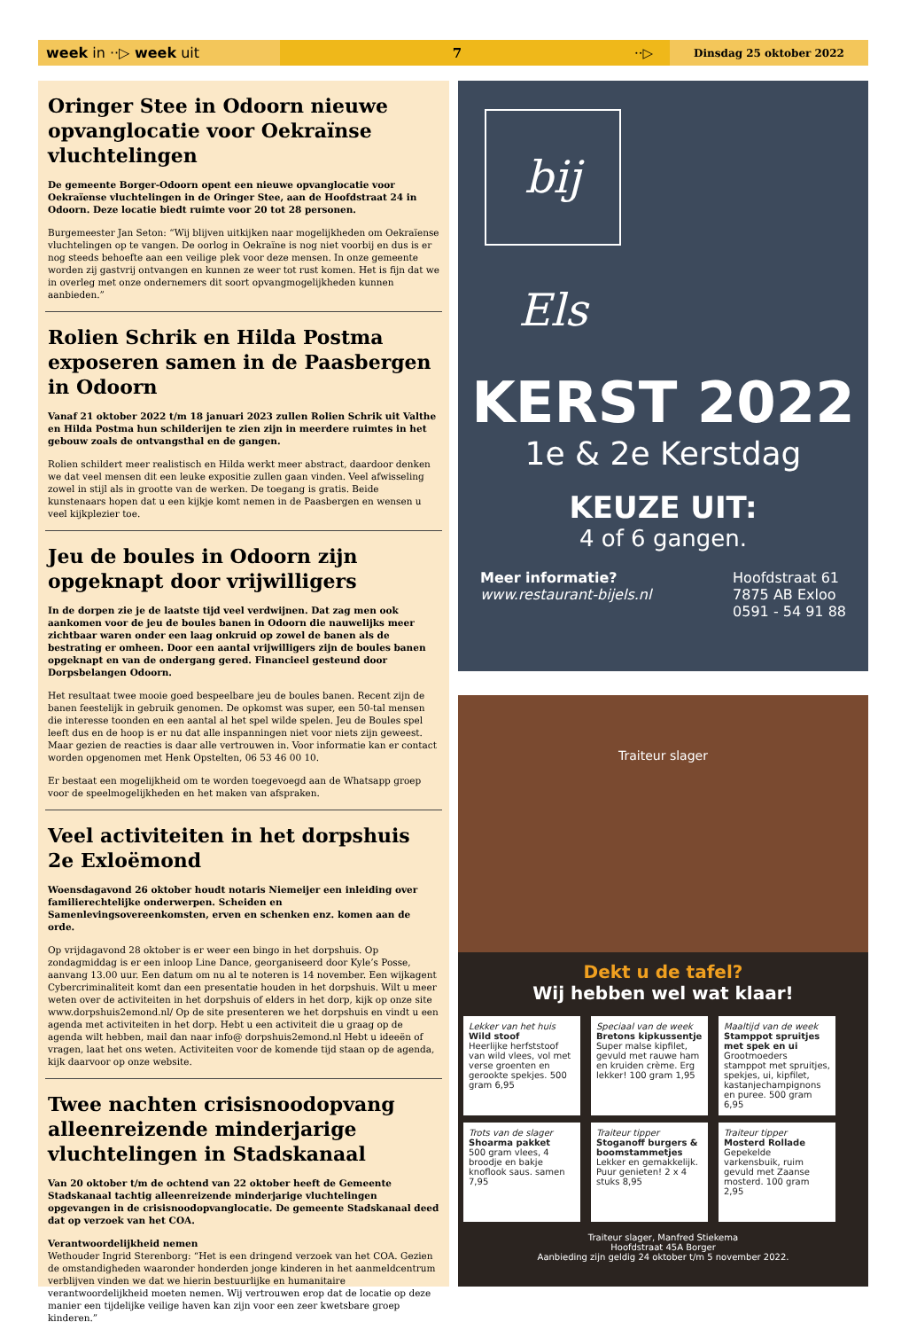week in ··▷ week uit
7 ··▷
Dinsdag 25 oktober 2022
Oringer Stee in Odoorn nieuwe opvanglocatie voor Oekraïnse vluchtelingen
De gemeente Borger-Odoorn opent een nieuwe opvanglocatie voor Oekraïense vluchtelingen in de Oringer Stee, aan de Hoofdstraat 24 in Odoorn. Deze locatie biedt ruimte voor 20 tot 28 personen.
Burgemeester Jan Seton: “Wij blijven uitkijken naar mogelijkheden om Oekraïense vluchtelingen op te vangen. De oorlog in Oekraïne is nog niet voorbij en dus is er nog steeds behoefte aan een veilige plek voor deze mensen. In onze gemeente worden zij gastvrij ontvangen en kunnen ze weer tot rust komen. Het is fijn dat we in overleg met onze ondernemers dit soort opvangmogelijkheden kunnen aanbieden.”
Rolien Schrik en Hilda Postma exposeren samen in de Paasbergen in Odoorn
Vanaf 21 oktober 2022 t/m 18 januari 2023 zullen Rolien Schrik uit Valthe en Hilda Postma hun schilderijen te zien zijn in meerdere ruimtes in het gebouw zoals de ontvangsthal en de gangen.
Rolien schildert meer realistisch en Hilda werkt meer abstract, daardoor denken we dat veel mensen dit een leuke expositie zullen gaan vinden. Veel afwisseling zowel in stijl als in grootte van de werken. De toegang is gratis. Beide kunstenaars hopen dat u een kijkje komt nemen in de Paasbergen en wensen u veel kijkplezier toe.
Jeu de boules in Odoorn zijn opgeknapt door vrijwilligers
In de dorpen zie je de laatste tijd veel verdwijnen. Dat zag men ook aankomen voor de jeu de boules banen in Odoorn die nauwelijks meer zichtbaar waren onder een laag onkruid op zowel de banen als de bestrating er omheen. Door een aantal vrijwilligers zijn de boules banen opgeknapt en van de ondergang gered. Financieel gesteund door Dorpsbelangen Odoorn.
Het resultaat twee mooie goed bespeelbare jeu de boules banen. Recent zijn de banen feestelijk in gebruik genomen. De opkomst was super, een 50-tal mensen die interesse toonden en een aantal al het spel wilde spelen. Jeu de Boules spel leeft dus en de hoop is er nu dat alle inspanningen niet voor niets zijn geweest. Maar gezien de reacties is daar alle vertrouwen in. Voor informatie kan er contact worden opgenomen met Henk Opstelten, 06 53 46 00 10.
Er bestaat een mogelijkheid om te worden toegevoegd aan de Whatsapp groep voor de speelmogelijkheden en het maken van afspraken.
Veel activiteiten in het dorpshuis 2e Exloëmond
Woensdagavond 26 oktober houdt notaris Niemeijer een inleiding over familierechtelijke onderwerpen. Scheiden en Samenlevingsovereenkomsten, erven en schenken enz. komen aan de orde.
Op vrijdagavond 28 oktober is er weer een bingo in het dorpshuis. Op zondagmiddag is er een inloop Line Dance, georganiseerd door Kyle’s Posse, aanvang 13.00 uur. Een datum om nu al te noteren is 14 november. Een wijkagent Cybercriminaliteit komt dan een presentatie houden in het dorpshuis. Wilt u meer weten over de activiteiten in het dorpshuis of elders in het dorp, kijk op onze site www.dorpshuis2emond.nl/ Op de site presenteren we het dorpshuis en vindt u een agenda met activiteiten in het dorp. Hebt u een activiteit die u graag op de agenda wilt hebben, mail dan naar info@ dorpshuis2emond.nl Hebt u ideeën of vragen, laat het ons weten. Activiteiten voor de komende tijd staan op de agenda, kijk daarvoor op onze website.
Twee nachten crisisnoodopvang alleenreizende minderjarige vluchtelingen in Stadskanaal
Van 20 oktober t/m de ochtend van 22 oktober heeft de Gemeente Stadskanaal tachtig alleenreizende minderjarige vluchtelingen opgevangen in de crisisnoodopvanglocatie. De gemeente Stadskanaal deed dat op verzoek van het COA.
Verantwoordelijkheid nemen
Wethouder Ingrid Sterenborg: “Het is een dringend verzoek van het COA. Gezien de omstandigheden waaronder honderden jonge kinderen in het aanmeldcentrum verblijven vinden we dat we hierin bestuurlijke en humanitaire verantwoordelijkheid moeten nemen. Wij vertrouwen erop dat de locatie op deze manier een tijdelijke veilige haven kan zijn voor een zeer kwetsbare groep kinderen.”
bij Els
KERST 2022
1e & 2e Kerstdag
KEUZE UIT:
4 of 6 gangen.
Meer informatie?
www.restaurant-bijels.nl
Hoofdstraat 61
7875 AB Exloo
0591 - 54 91 88
Traiteur slager
Dekt u de tafel?
Wij hebben wel wat klaar!
Lekker van het huis
Wild stoof
Heerlijke herfststoof van wild vlees, vol met verse groenten en gerookte spekjes. 500 gram 6,95
Speciaal van de week
Bretons kipkussentje
Super malse kipfilet, gevuld met rauwe ham en kruiden crème. Erg lekker! 100 gram 1,95
Maaltijd van de week
Stamppot spruitjes met spek en ui
Grootmoeders stamppot met spruitjes, spekjes, ui, kipfilet, kastanjechampignons en puree. 500 gram 6,95
Trots van de slager
Shoarma pakket
500 gram vlees, 4 broodje en bakje knoflook saus. samen 7,95
Traiteur tipper
Stoganoff burgers & boomstammetjes
Lekker en gemakkelijk. Puur genieten! 2 x 4 stuks 8,95
Traiteur tipper
Mosterd Rollade
Gepekelde varkensbuik, ruim gevuld met Zaanse mosterd. 100 gram 2,95
Traiteur slager, Manfred Stiekema
Hoofdstraat 45A Borger
Aanbieding zijn geldig 24 oktober t/m 5 november 2022.